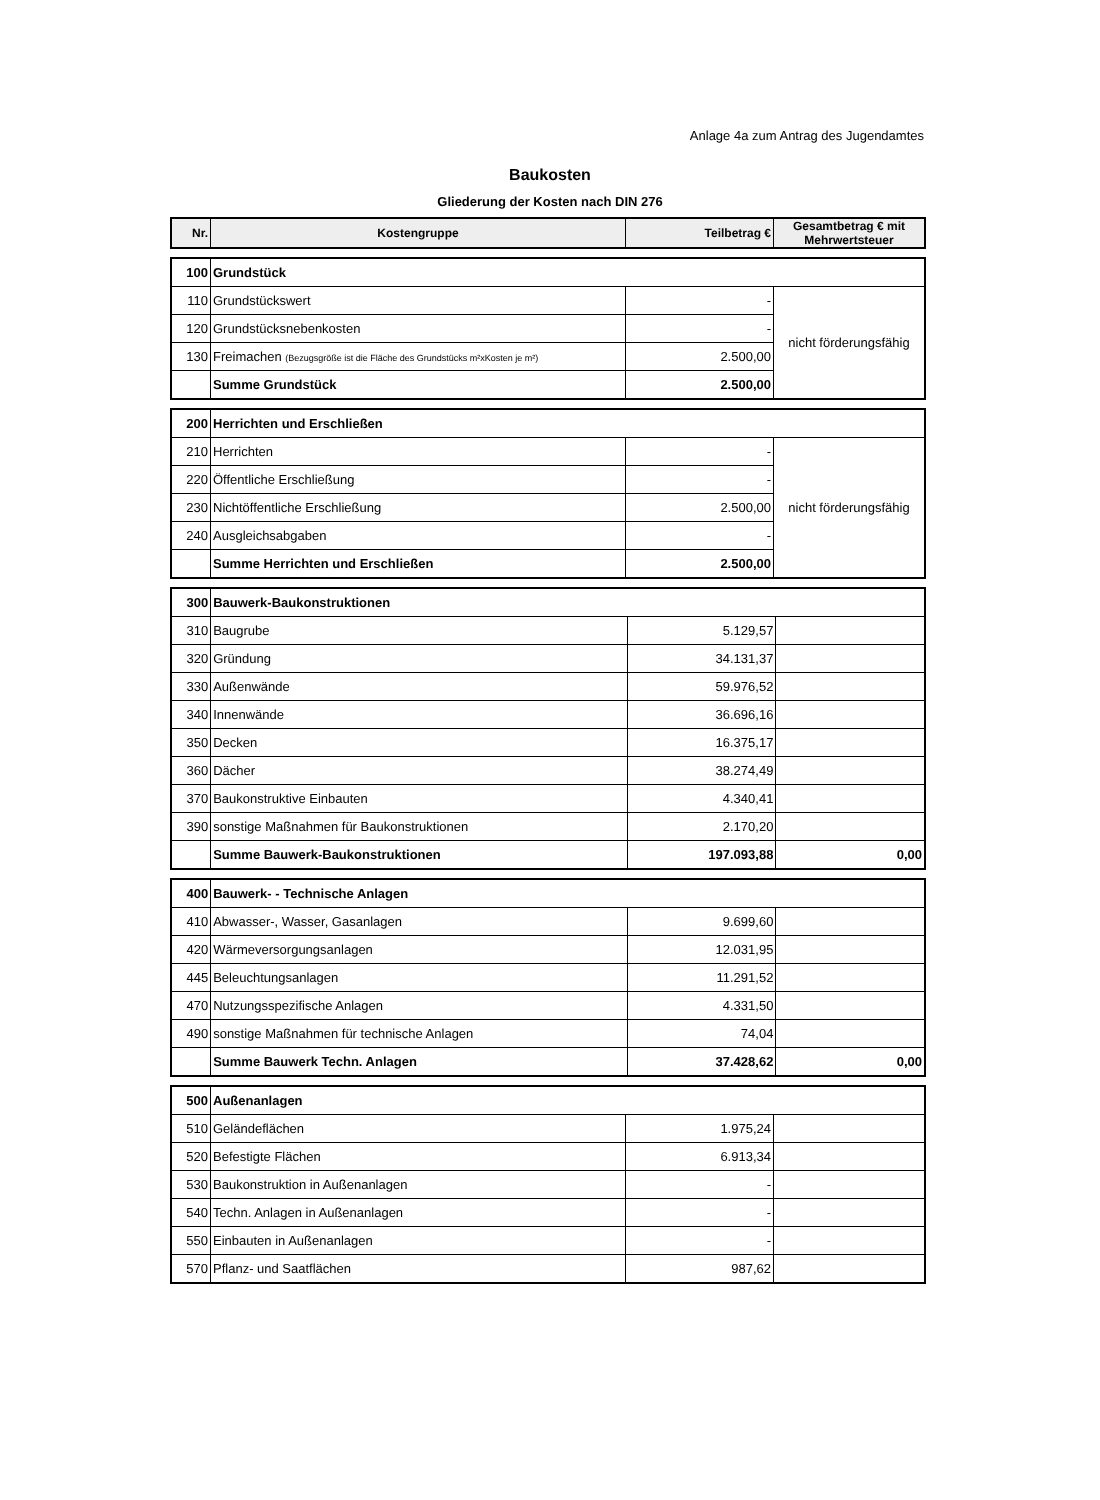Anlage 4a zum Antrag des Jugendamtes
Baukosten
Gliederung der Kosten nach DIN 276
| Nr. | Kostengruppe | Teilbetrag € | Gesamtbetrag € mit Mehrwertsteuer |
| --- | --- | --- | --- |
| 100 | Grundstück | | |
| 110 | Grundstückswert | - | nicht förderungsfähig |
| 120 | Grundstücksnebenkosten | - | |
| 130 | Freimachen (Bezugsgröße ist die Fläche des Grundstücks m²xKosten je m²) | 2.500,00 | |
| | Summe Grundstück | 2.500,00 | |
| 200 | Herrichten und Erschließen | | |
| 210 | Herrichten | - | nicht förderungsfähig |
| 220 | Öffentliche Erschließung | - | |
| 230 | Nichtöffentliche Erschließung | 2.500,00 | |
| 240 | Ausgleichsabgaben | - | |
| | Summe Herrichten und Erschließen | 2.500,00 | |
| 300 | Bauwerk-Baukonstruktionen | | |
| 310 | Baugrube | 5.129,57 | |
| 320 | Gründung | 34.131,37 | |
| 330 | Außenwände | 59.976,52 | |
| 340 | Innenwände | 36.696,16 | |
| 350 | Decken | 16.375,17 | |
| 360 | Dächer | 38.274,49 | |
| 370 | Baukonstruktive Einbauten | 4.340,41 | |
| 390 | sonstige Maßnahmen für Baukonstruktionen | 2.170,20 | |
| | Summe Bauwerk-Baukonstruktionen | 197.093,88 | 0,00 |
| 400 | Bauwerk- - Technische Anlagen | | |
| 410 | Abwasser-, Wasser, Gasanlagen | 9.699,60 | |
| 420 | Wärmeversorgungsanlagen | 12.031,95 | |
| 445 | Beleuchtungsanlagen | 11.291,52 | |
| 470 | Nutzungsspezifische Anlagen | 4.331,50 | |
| 490 | sonstige Maßnahmen für technische Anlagen | 74,04 | |
| | Summe Bauwerk Techn. Anlagen | 37.428,62 | 0,00 |
| 500 | Außenanlagen | | |
| 510 | Geländeflächen | 1.975,24 | |
| 520 | Befestigte Flächen | 6.913,34 | |
| 530 | Baukonstruktion in Außenanlagen | - | |
| 540 | Techn. Anlagen in Außenanlagen | - | |
| 550 | Einbauten in Außenanlagen | - | |
| 570 | Pflanz- und Saatflächen | 987,62 | |